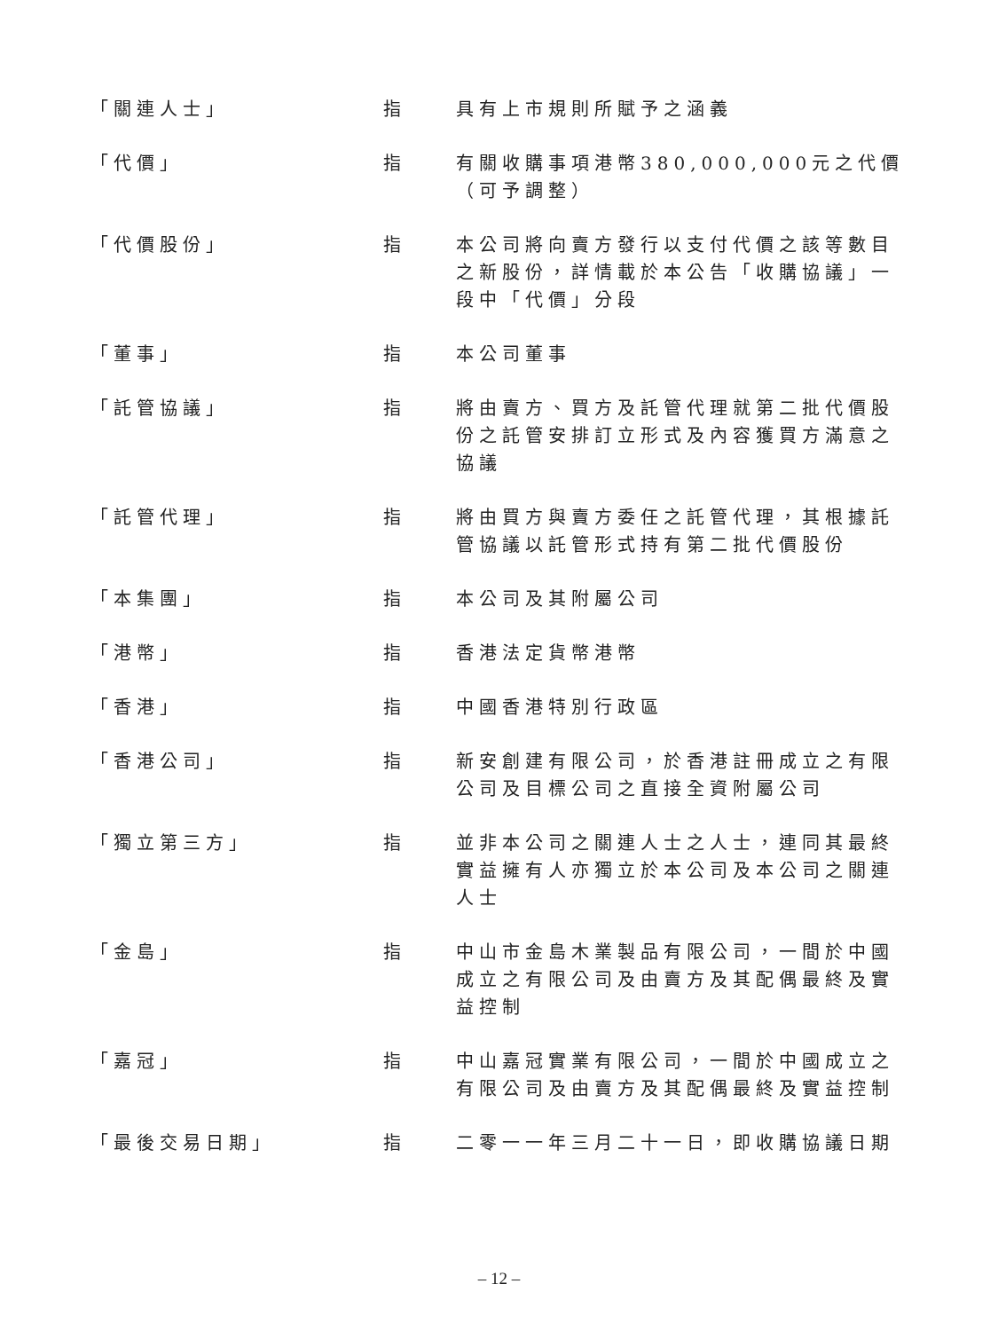「關連人士」 指 具有上市規則所賦予之涵義
「代價」 指 有關收購事項港幣380,000,000元之代價（可予調整）
「代價股份」 指 本公司將向賣方發行以支付代價之該等數目之新股份，詳情載於本公告「收購協議」一段中「代價」分段
「董事」 指 本公司董事
「託管協議」 指 將由賣方、買方及託管代理就第二批代價股份之託管安排訂立形式及內容獲買方滿意之協議
「託管代理」 指 將由買方與賣方委任之託管代理，其根據託管協議以託管形式持有第二批代價股份
「本集團」 指 本公司及其附屬公司
「港幣」 指 香港法定貨幣港幣
「香港」 指 中國香港特別行政區
「香港公司」 指 新安創建有限公司，於香港註冊成立之有限公司及目標公司之直接全資附屬公司
「獨立第三方」 指 並非本公司之關連人士之人士，連同其最終實益擁有人亦獨立於本公司及本公司之關連人士
「金島」 指 中山市金島木業製品有限公司，一間於中國成立之有限公司及由賣方及其配偶最終及實益控制
「嘉冠」 指 中山嘉冠實業有限公司，一間於中國成立之有限公司及由賣方及其配偶最終及實益控制
「最後交易日期」 指 二零一一年三月二十一日，即收購協議日期
– 12 –